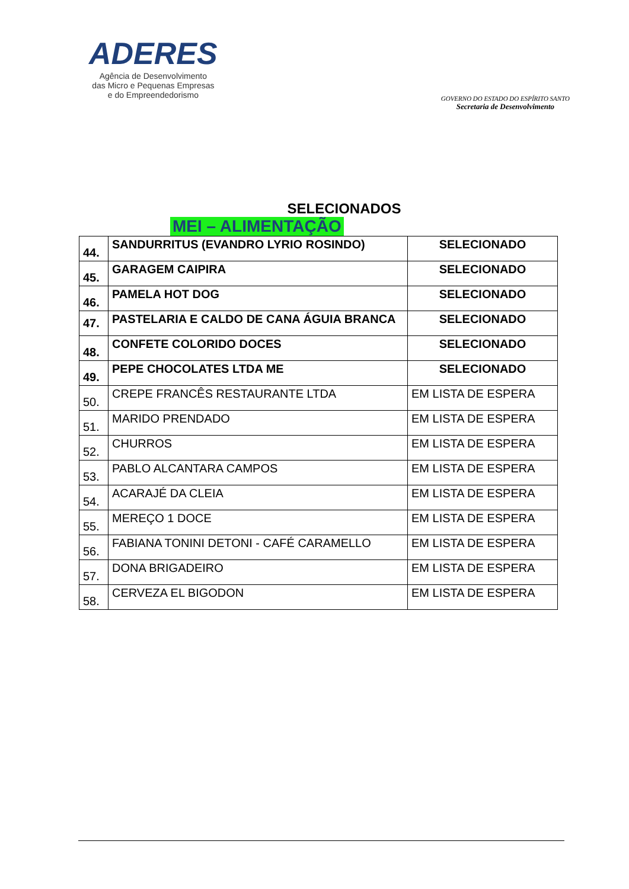ADERES
Agência de Desenvolvimento
das Micro e Pequenas Empresas
e do Empreendedorismo
GOVERNO DO ESTADO DO ESPÍRITO SANTO
Secretaria de Desenvolvimento
SELECIONADOS
MEI – ALIMENTAÇÃO
| 44. | SANDURRITUS (EVANDRO LYRIO ROSINDO) | SELECIONADO |
| 45. | GARAGEM CAIPIRA | SELECIONADO |
| 46. | PAMELA HOT DOG | SELECIONADO |
| 47. | PASTELARIA E CALDO DE CANA ÁGUIA BRANCA | SELECIONADO |
| 48. | CONFETE COLORIDO DOCES | SELECIONADO |
| 49. | PEPE CHOCOLATES LTDA ME | SELECIONADO |
| 50. | CREPE FRANCÊS RESTAURANTE LTDA | EM LISTA DE ESPERA |
| 51. | MARIDO PRENDADO | EM LISTA DE ESPERA |
| 52. | CHURROS | EM LISTA DE ESPERA |
| 53. | PABLO ALCANTARA CAMPOS | EM LISTA DE ESPERA |
| 54. | ACARAJÉ DA CLEIA | EM LISTA DE ESPERA |
| 55. | MEREÇO 1 DOCE | EM LISTA DE ESPERA |
| 56. | FABIANA TONINI DETONI - CAFÉ CARAMELLO | EM LISTA DE ESPERA |
| 57. | DONA BRIGADEIRO | EM LISTA DE ESPERA |
| 58. | CERVEZA EL BIGODON | EM LISTA DE ESPERA |